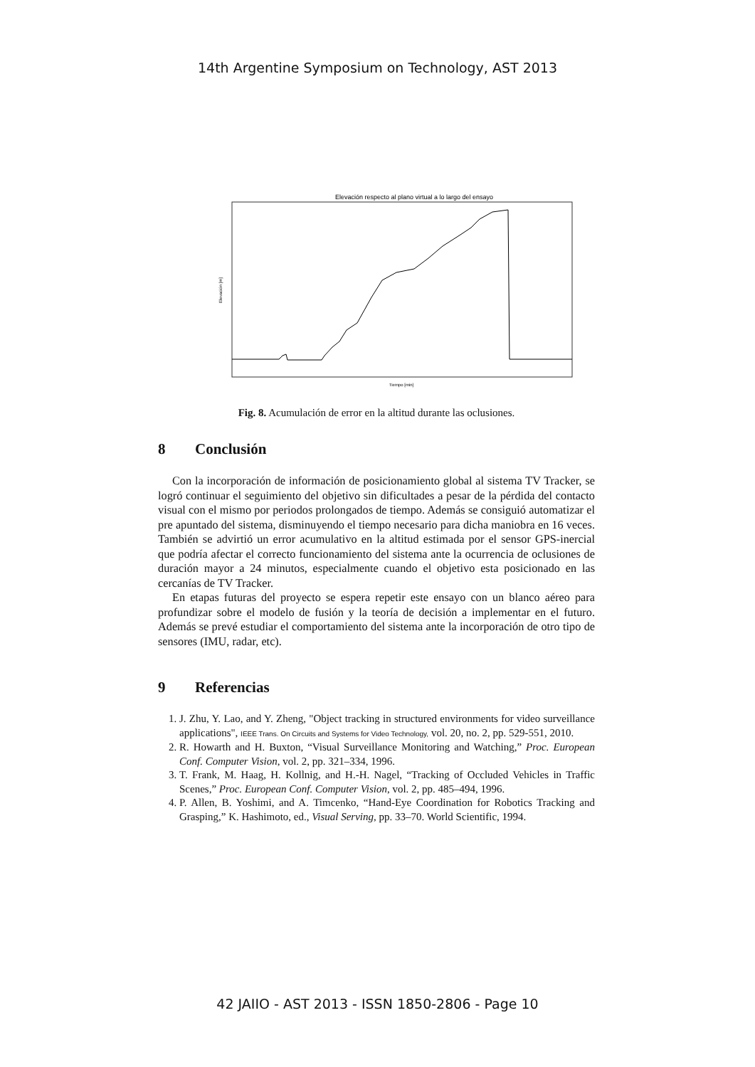14th Argentine Symposium on Technology, AST 2013
Elevación respecto al plano virtual a lo largo del ensayo
Elevación [m]
Tiempo [min]
Fig. 8. Acumulación de error en la altitud durante las oclusiones.
8 Conclusión
Con la incorporación de información de posicionamiento global al sistema TV Tracker, se logró continuar el seguimiento del objetivo sin dificultades a pesar de la pérdida del contacto visual con el mismo por periodos prolongados de tiempo. Además se consiguió automatizar el pre apuntado del sistema, disminuyendo el tiempo necesario para dicha maniobra en 16 veces. También se advirtió un error acumulativo en la altitud estimada por el sensor GPS-inercial que podría afectar el correcto funcionamiento del sistema ante la ocurrencia de oclusiones de duración mayor a 24 minutos, especialmente cuando el objetivo esta posicionado en las cercanías de TV Tracker.
En etapas futuras del proyecto se espera repetir este ensayo con un blanco aéreo para profundizar sobre el modelo de fusión y la teoría de decisión a implementar en el futuro. Además se prevé estudiar el comportamiento del sistema ante la incorporación de otro tipo de sensores (IMU, radar, etc).
9 Referencias
1. J. Zhu, Y. Lao, and Y. Zheng, "Object tracking in structured environments for video surveillance applications", IEEE Trans. On Circuits and Systems for Video Technology, vol. 20, no. 2, pp. 529-551, 2010.
2. R. Howarth and H. Buxton, “Visual Surveillance Monitoring and Watching,” Proc. European Conf. Computer Vision, vol. 2, pp. 321–334, 1996.
3. T. Frank, M. Haag, H. Kollnig, and H.-H. Nagel, “Tracking of Occluded Vehicles in Traffic Scenes,” Proc. European Conf. Computer Vision, vol. 2, pp. 485–494, 1996.
4. P. Allen, B. Yoshimi, and A. Timcenko, “Hand-Eye Coordination for Robotics Tracking and Grasping,” K. Hashimoto, ed., Visual Serving, pp. 33–70. World Scientific, 1994.
42 JAIIO - AST 2013 - ISSN 1850-2806 - Page 10